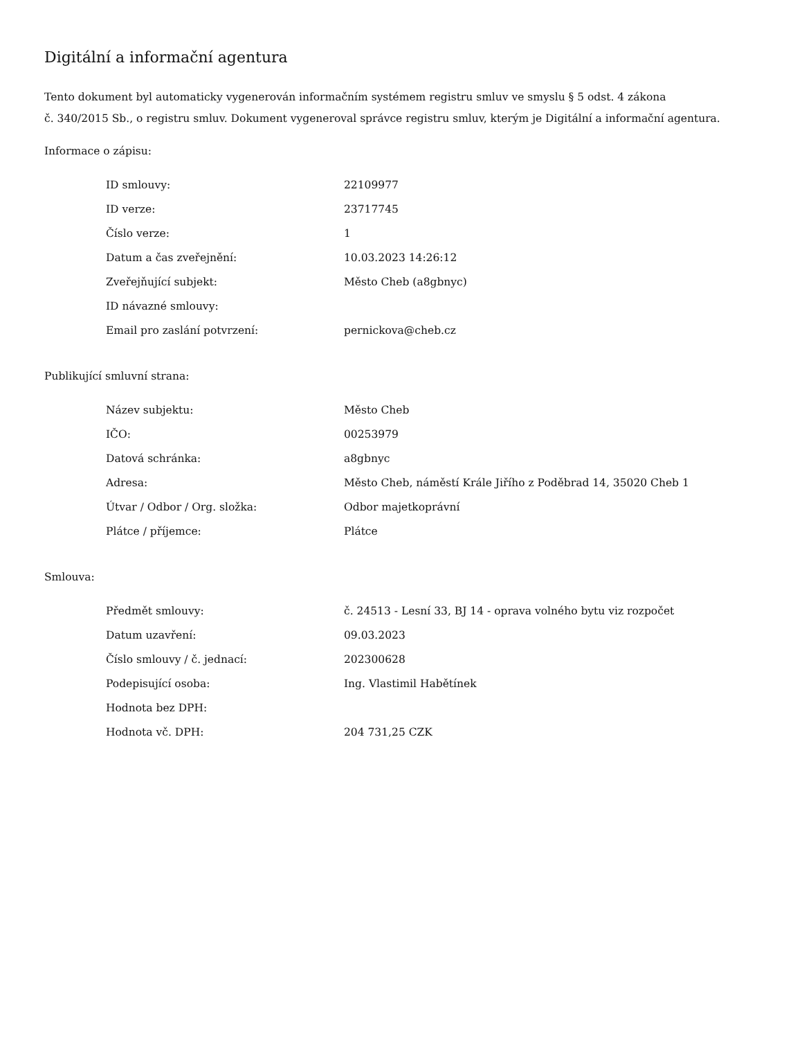Digitální a informační agentura
Tento dokument byl automaticky vygenerován informačním systémem registru smluv ve smyslu § 5 odst. 4 zákona
č. 340/2015 Sb., o registru smluv. Dokument vygeneroval správce registru smluv, kterým je Digitální a informační agentura.
Informace o zápisu:
| ID smlouvy: | 22109977 |
| ID verze: | 23717745 |
| Číslo verze: | 1 |
| Datum a čas zveřejnění: | 10.03.2023 14:26:12 |
| Zveřejňující subjekt: | Město Cheb (a8gbnyc) |
| ID návazné smlouvy: | |
| Email pro zaslání potvrzení: | pernickova@cheb.cz |
Publikující smluvní strana:
| Název subjektu: | Město Cheb |
| IČO: | 00253979 |
| Datová schránka: | a8gbnyc |
| Adresa: | Město Cheb, náměstí Krále Jiřího z Poděbrad 14, 35020 Cheb 1 |
| Útvar / Odbor / Org. složka: | Odbor majetkoprávní |
| Plátce / příjemce: | Plátce |
Smlouva:
| Předmět smlouvy: | č. 24513 - Lesní 33, BJ 14 - oprava volného bytu viz rozpočet |
| Datum uzavření: | 09.03.2023 |
| Číslo smlouvy / č. jednací: | 202300628 |
| Podepisující osoba: | Ing. Vlastimil Habětínek |
| Hodnota bez DPH: | |
| Hodnota vč. DPH: | 204 731,25 CZK |